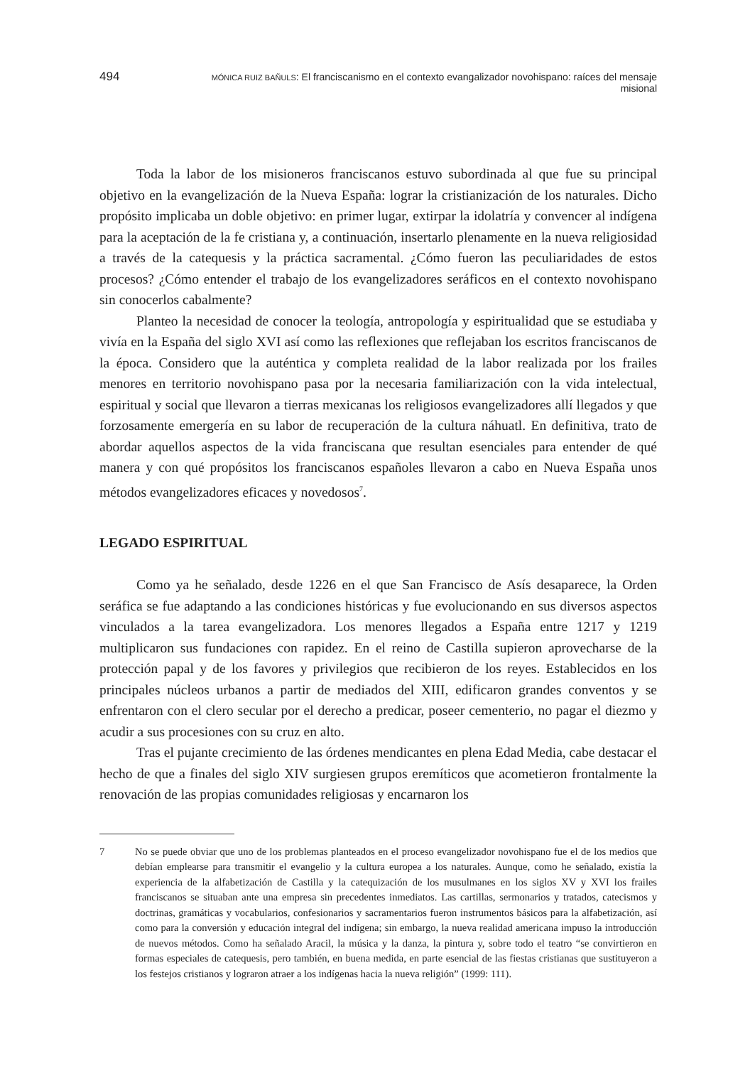494 MÓNICA RUIZ BAÑULS: El franciscanismo en el contexto evangalizador novohispano: raíces del mensaje misional
Toda la labor de los misioneros franciscanos estuvo subordinada al que fue su principal objetivo en la evangelización de la Nueva España: lograr la cristianización de los naturales. Dicho propósito implicaba un doble objetivo: en primer lugar, extirpar la idolatría y convencer al indígena para la aceptación de la fe cristiana y, a continuación, insertarlo plenamente en la nueva religiosidad a través de la catequesis y la práctica sacramental. ¿Cómo fueron las peculiaridades de estos procesos? ¿Cómo entender el trabajo de los evangelizadores seráficos en el contexto novohispano sin conocerlos cabalmente?
Planteo la necesidad de conocer la teología, antropología y espiritualidad que se estudiaba y vivía en la España del siglo XVI así como las reflexiones que reflejaban los escritos franciscanos de la época. Considero que la auténtica y completa realidad de la labor realizada por los frailes menores en territorio novohispano pasa por la necesaria familiarización con la vida intelectual, espiritual y social que llevaron a tierras mexicanas los religiosos evangelizadores allí llegados y que forzosamente emergería en su labor de recuperación de la cultura náhuatl. En definitiva, trato de abordar aquellos aspectos de la vida franciscana que resultan esenciales para entender de qué manera y con qué propósitos los franciscanos españoles llevaron a cabo en Nueva España unos métodos evangelizadores eficaces y novedosos<sup>7</sup>.
LEGADO ESPIRITUAL
Como ya he señalado, desde 1226 en el que San Francisco de Asís desaparece, la Orden seráfica se fue adaptando a las condiciones históricas y fue evolucionando en sus diversos aspectos vinculados a la tarea evangelizadora. Los menores llegados a España entre 1217 y 1219 multiplicaron sus fundaciones con rapidez. En el reino de Castilla supieron aprovecharse de la protección papal y de los favores y privilegios que recibieron de los reyes. Establecidos en los principales núcleos urbanos a partir de mediados del XIII, edificaron grandes conventos y se enfrentaron con el clero secular por el derecho a predicar, poseer cementerio, no pagar el diezmo y acudir a sus procesiones con su cruz en alto.
Tras el pujante crecimiento de las órdenes mendicantes en plena Edad Media, cabe destacar el hecho de que a finales del siglo XIV surgiesen grupos eremíticos que acometieron frontalmente la renovación de las propias comunidades religiosas y encarnaron los
7 No se puede obviar que uno de los problemas planteados en el proceso evangelizador novohispano fue el de los medios que debían emplearse para transmitir el evangelio y la cultura europea a los naturales. Aunque, como he señalado, existía la experiencia de la alfabetización de Castilla y la catequización de los musulmanes en los siglos XV y XVI los frailes franciscanos se situaban ante una empresa sin precedentes inmediatos. Las cartillas, sermonarios y tratados, catecismos y doctrinas, gramáticas y vocabularios, confesionarios y sacramentarios fueron instrumentos básicos para la alfabetización, así como para la conversión y educación integral del indígena; sin embargo, la nueva realidad americana impuso la introducción de nuevos métodos. Como ha señalado Aracil, la música y la danza, la pintura y, sobre todo el teatro “se convirtieron en formas especiales de catequesis, pero también, en buena medida, en parte esencial de las fiestas cristianas que sustituyeron a los festejos cristianos y lograron atraer a los indígenas hacia la nueva religión” (1999: 111).